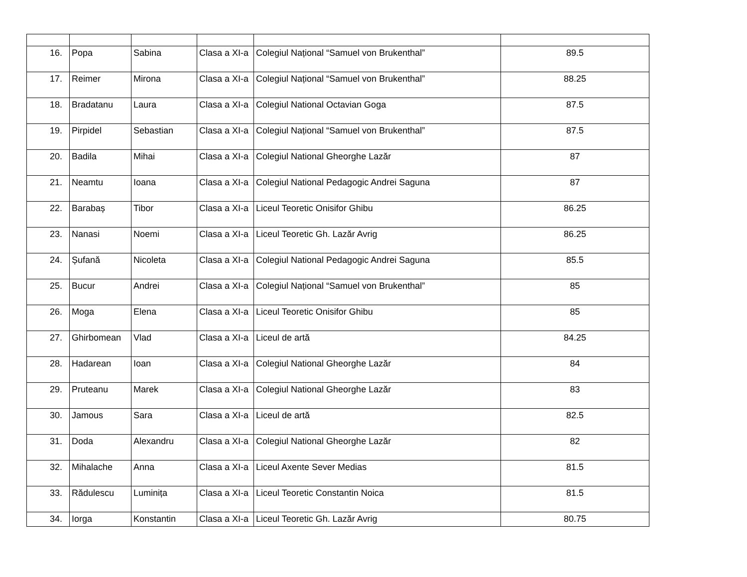| 16. | Popa | Sabina | Clasa a XI-a | Colegiul Național “Samuel von Brukenthal” | 89.5 |
| 17. | Reimer | Mirona | Clasa a XI-a | Colegiul Național “Samuel von Brukenthal” | 88.25 |
| 18. | Bradatanu | Laura | Clasa a XI-a | Colegiul National Octavian Goga | 87.5 |
| 19. | Pirpidel | Sebastian | Clasa a XI-a | Colegiul Național “Samuel von Brukenthal” | 87.5 |
| 20. | Badila | Mihai | Clasa a XI-a | Colegiul National Gheorghe Lazăr | 87 |
| 21. | Neamtu | Ioana | Clasa a XI-a | Colegiul National Pedagogic Andrei Saguna | 87 |
| 22. | Barabaș | Tibor | Clasa a XI-a | Liceul Teoretic Onisifor Ghibu | 86.25 |
| 23. | Nanasi | Noemi | Clasa a XI-a | Liceul Teoretic Gh. Lazăr Avrig | 86.25 |
| 24. | Șufană | Nicoleta | Clasa a XI-a | Colegiul National Pedagogic Andrei Saguna | 85.5 |
| 25. | Bucur | Andrei | Clasa a XI-a | Colegiul Național “Samuel von Brukenthal” | 85 |
| 26. | Moga | Elena | Clasa a XI-a | Liceul Teoretic Onisifor Ghibu | 85 |
| 27. | Ghirbomean | Vlad | Clasa a XI-a | Liceul de artă | 84.25 |
| 28. | Hadarean | Ioan | Clasa a XI-a | Colegiul National Gheorghe Lazăr | 84 |
| 29. | Pruteanu | Marek | Clasa a XI-a | Colegiul National Gheorghe Lazăr | 83 |
| 30. | Jamous | Sara | Clasa a XI-a | Liceul de artă | 82.5 |
| 31. | Doda | Alexandru | Clasa a XI-a | Colegiul National Gheorghe Lazăr | 82 |
| 32. | Mihalache | Anna | Clasa a XI-a | Liceul Axente Sever Medias | 81.5 |
| 33. | Rădulescu | Luminița | Clasa a XI-a | Liceul Teoretic Constantin Noica | 81.5 |
| 34. | Iorga | Konstantin | Clasa a XI-a | Liceul Teoretic Gh. Lazăr Avrig | 80.75 |